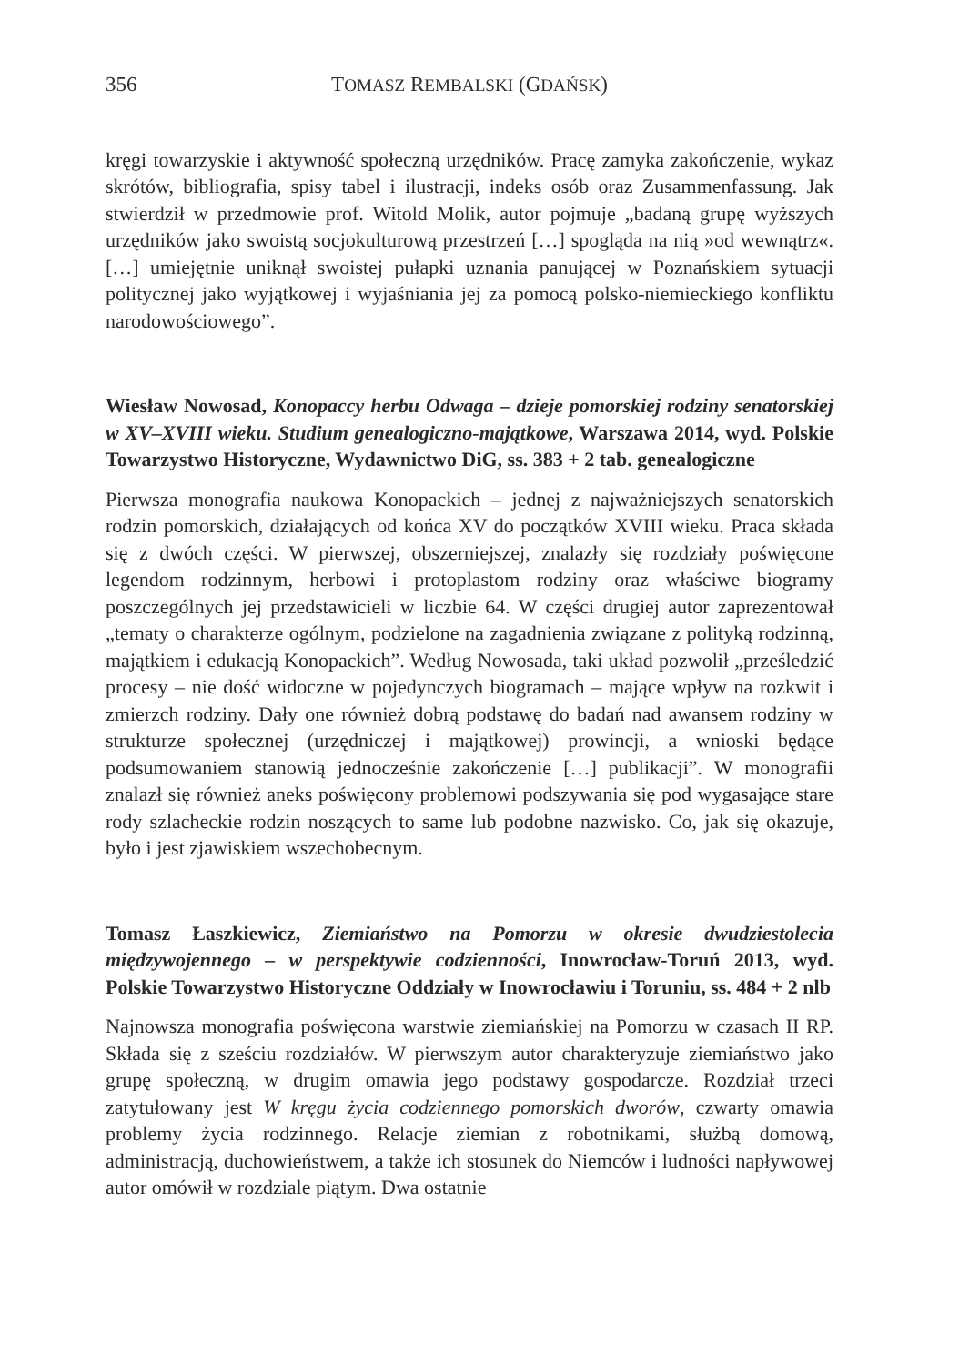356 TOMASZ REMBALSKI (GDAŃSK)
kręgi towarzyskie i aktywność społeczną urzędników. Pracę zamyka zakończenie, wykaz skrótów, bibliografia, spisy tabel i ilustracji, indeks osób oraz Zusammenfassung. Jak stwierdził w przedmowie prof. Witold Molik, autor pojmuje „badaną grupę wyższych urzędników jako swoistą socjokulturową przestrzeń […] spogląda na nią »od wewnątrz«. […] umiejętnie uniknął swoistej pułapki uznania panującej w Poznańskiem sytuacji politycznej jako wyjątkowej i wyjaśniania jej za pomocą polsko-niemieckiego konfliktu narodowościowego”.
Wiesław Nowosad, Konopaccy herbu Odwaga – dzieje pomorskiej rodziny senatorskiej w XV–XVIII wieku. Studium genealogiczno-majątkowe, Warszawa 2014, wyd. Polskie Towarzystwo Historyczne, Wydawnictwo DiG, ss. 383 + 2 tab. genealogiczne
Pierwsza monografia naukowa Konopackich – jednej z najważniejszych senatorskich rodzin pomorskich, działających od końca XV do początków XVIII wieku. Praca składa się z dwóch części. W pierwszej, obszerniejszej, znalazły się rozdziały poświęcone legendom rodzinnym, herbowi i protoplastom rodziny oraz właściwe biogramy poszczególnych jej przedstawicieli w liczbie 64. W części drugiej autor zaprezentował „tematy o charakterze ogólnym, podzielone na zagadnienia związane z polityką rodzinną, majątkiem i edukacją Konopackich”. Według Nowosada, taki układ pozwolił „prześledzić procesy – nie dość widoczne w pojedynczych biogramach – mające wpływ na rozkwit i zmierzch rodziny. Dały one również dobrą podstawę do badań nad awansem rodziny w strukturze społecznej (urzędniczej i majątkowej) prowincji, a wnioski będące podsumowaniem stanowią jednocześnie zakończenie […] publikacji”. W monografii znalazł się również aneks poświęcony problemowi podszywania się pod wygasające stare rody szlacheckie rodzin noszących to same lub podobne nazwisko. Co, jak się okazuje, było i jest zjawiskiem wszechobecnym.
Tomasz Łaszkiewicz, Ziemiaństwo na Pomorzu w okresie dwudziestolecia międzywojennego – w perspektywie codzienności, Inowrocław-Toruń 2013, wyd. Polskie Towarzystwo Historyczne Oddziały w Inowrocławiu i Toruniu, ss. 484 + 2 nlb
Najnowsza monografia poświęcona warstwie ziemiańskiej na Pomorzu w czasach II RP. Składa się z sześciu rozdziałów. W pierwszym autor charakteryzuje ziemiaństwo jako grupę społeczną, w drugim omawia jego podstawy gospodarcze. Rozdział trzeci zatytułowany jest W kręgu życia codziennego pomorskich dworów, czwarty omawia problemy życia rodzinnego. Relacje ziemian z robotnikami, służbą domową, administracją, duchowieństwem, a także ich stosunek do Niemców i ludności napływowej autor omówił w rozdziale piątym. Dwa ostatnie